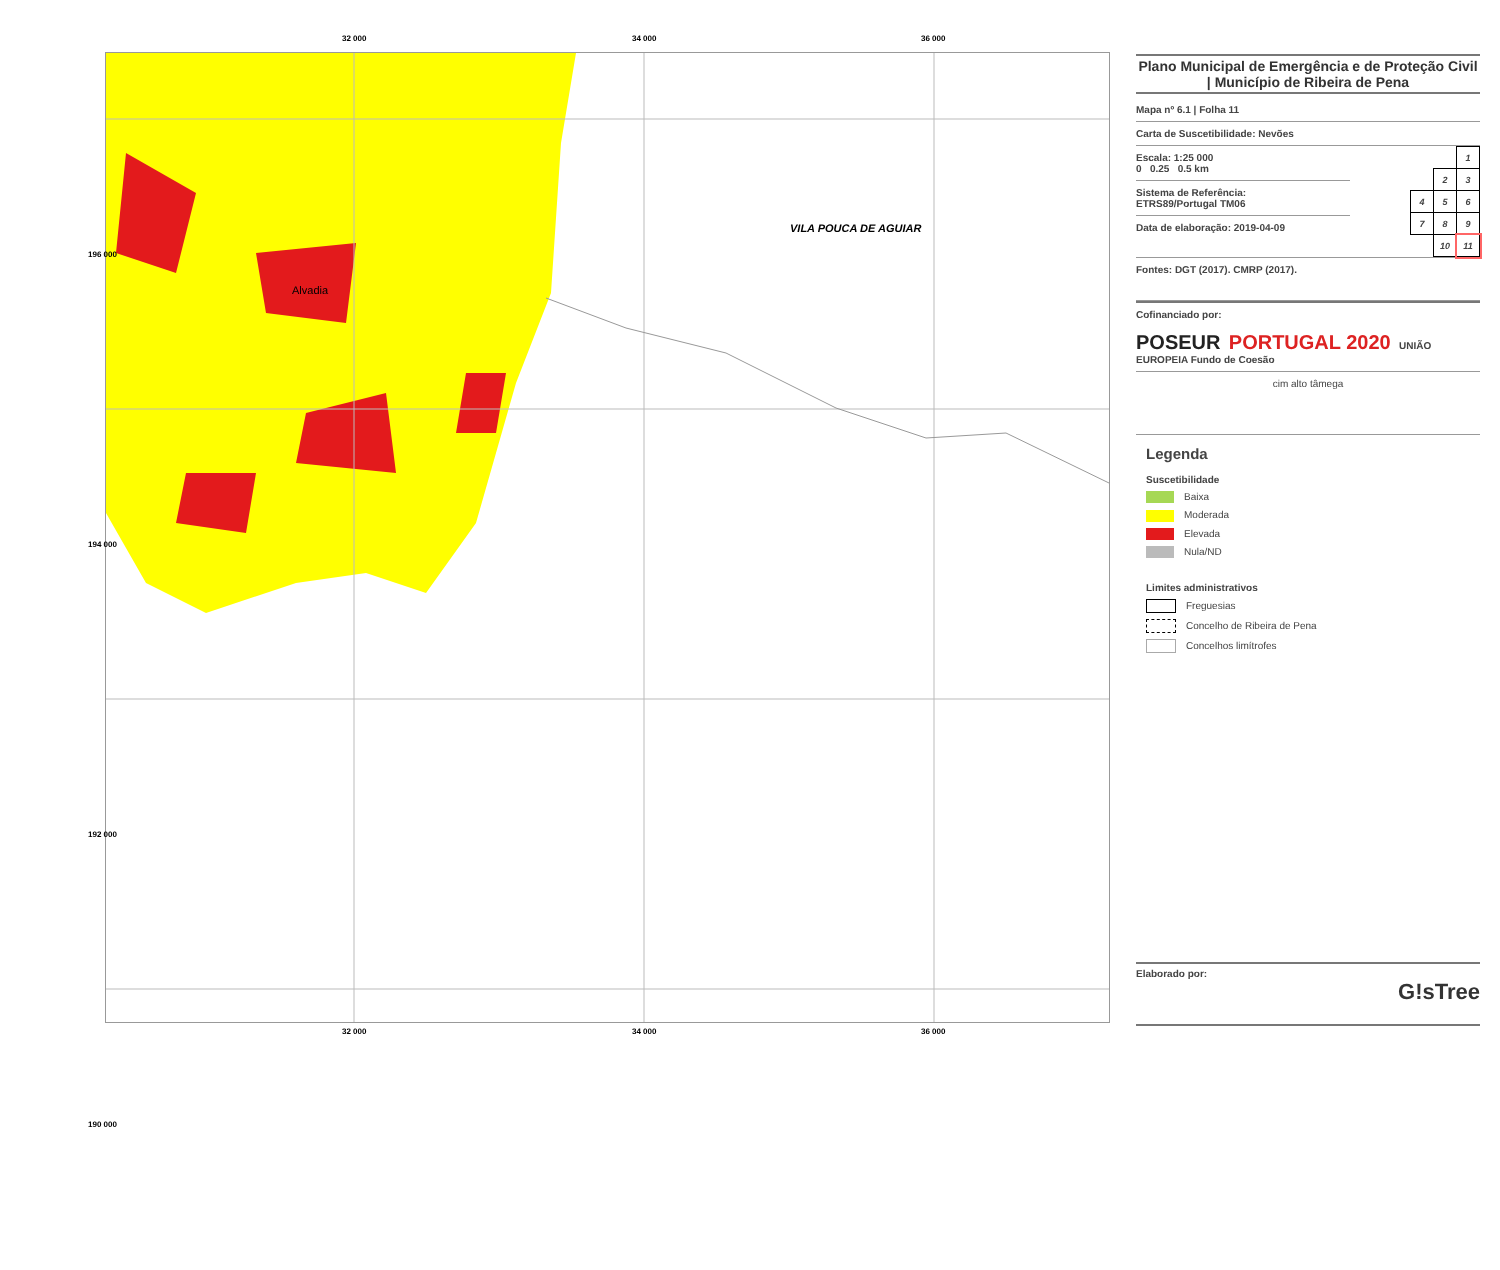32 000 34 000 36 000
Alvadia
VILA POUCA DE AGUIAR
32 000 34 000 36 000
196 000
194 000
192 000
190 000
Plano Municipal de Emergência e de Proteção Civil | Município de Ribeira de Pena
Mapa nº 6.1 | Folha 11
Carta de Suscetibilidade: Nevões
Escala: 1:25 000
0 0.25 0.5 km
Sistema de Referência:
ETRS89/Portugal TM06
Data de elaboração: 2019-04-09
| | | 1 |
| | 2 | 3 |
| 4 | 5 | 6 |
| 7 | 8 | 9 |
| | 10 | 11 |
Fontes: DGT (2017). CMRP (2017).
Cofinanciado por:
POSEUR PORTUGAL 2020 UNIÃO EUROPEIA Fundo de Coesão
cim alto tâmega
Legenda
Suscetibilidade
Baixa
Moderada
Elevada
Nula/ND
Limites administrativos
Freguesias
Concelho de Ribeira de Pena
Concelhos limítrofes
Elaborado por:
G!sTree